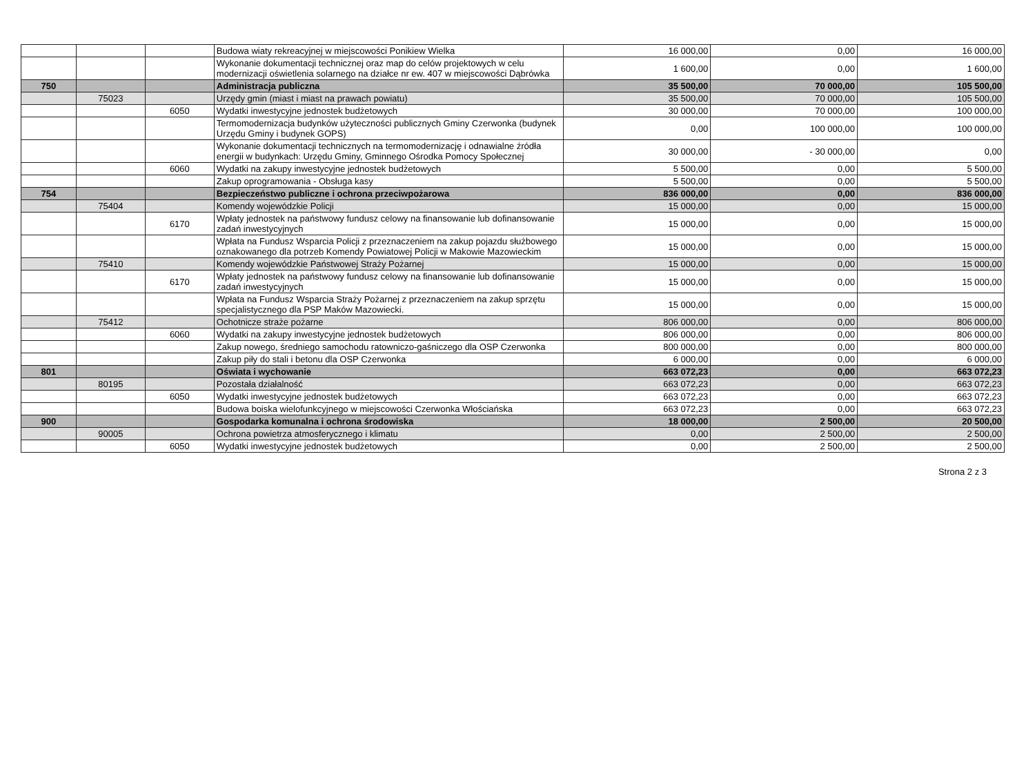| | | | Budowa wiaty rekreacyjnej w miejscowości Ponikiew Wielka | 16 000,00 | 0,00 | 16 000,00 |
| | | | Wykonanie dokumentacji technicznej oraz map do celów projektowych w celu modernizacji oświetlenia solarnego na działce nr ew. 407 w miejscowości Dąbrówka | 1 600,00 | 0,00 | 1 600,00 |
| 750 | | | Administracja publiczna | 35 500,00 | 70 000,00 | 105 500,00 |
| | 75023 | | Urzędy gmin (miast i miast na prawach powiatu) | 35 500,00 | 70 000,00 | 105 500,00 |
| | | 6050 | Wydatki inwestycyjne jednostek budżetowych | 30 000,00 | 70 000,00 | 100 000,00 |
| | | | Termomodernizacja budynków użyteczności publicznych Gminy Czerwonka (budynek Urzędu Gminy i budynek GOPS) | 0,00 | 100 000,00 | 100 000,00 |
| | | | Wykonanie dokumentacji technicznych na termomodernizację i odnawialne źródła energii w budynkach: Urzędu Gminy, Gminnego Ośrodka Pomocy Społecznej | 30 000,00 | - 30 000,00 | 0,00 |
| | | 6060 | Wydatki na zakupy inwestycyjne jednostek budżetowych | 5 500,00 | 0,00 | 5 500,00 |
| | | | Zakup oprogramowania - Obsługa kasy | 5 500,00 | 0,00 | 5 500,00 |
| 754 | | | Bezpieczeństwo publiczne i ochrona przeciwpożarowa | 836 000,00 | 0,00 | 836 000,00 |
| | 75404 | | Komendy wojewódzkie Policji | 15 000,00 | 0,00 | 15 000,00 |
| | | 6170 | Wpłaty jednostek na państwowy fundusz celowy na finansowanie lub dofinansowanie zadań inwestycyjnych | 15 000,00 | 0,00 | 15 000,00 |
| | | | Wpłata na Fundusz Wsparcia Policji z przeznaczeniem na zakup pojazdu służbowego oznakowanego dla potrzeb Komendy Powiatowej Policji w Makowie Mazowieckim | 15 000,00 | 0,00 | 15 000,00 |
| | 75410 | | Komendy wojewódzkie Państwowej Straży Pożarnej | 15 000,00 | 0,00 | 15 000,00 |
| | | 6170 | Wpłaty jednostek na państwowy fundusz celowy na finansowanie lub dofinansowanie zadań inwestycyjnych | 15 000,00 | 0,00 | 15 000,00 |
| | | | Wpłata na Fundusz Wsparcia Straży Pożarnej z przeznaczeniem na zakup sprzętu specjalistycznego dla PSP Maków Mazowiecki. | 15 000,00 | 0,00 | 15 000,00 |
| | 75412 | | Ochotnicze straże pożarne | 806 000,00 | 0,00 | 806 000,00 |
| | | 6060 | Wydatki na zakupy inwestycyjne jednostek budżetowych | 806 000,00 | 0,00 | 806 000,00 |
| | | | Zakup nowego, średniego samochodu ratowniczo-gaśniczego dla OSP Czerwonka | 800 000,00 | 0,00 | 800 000,00 |
| | | | Zakup piły do stali i betonu dla OSP Czerwonka | 6 000,00 | 0,00 | 6 000,00 |
| 801 | | | Oświata i wychowanie | 663 072,23 | 0,00 | 663 072,23 |
| | 80195 | | Pozostała działalność | 663 072,23 | 0,00 | 663 072,23 |
| | | 6050 | Wydatki inwestycyjne jednostek budżetowych | 663 072,23 | 0,00 | 663 072,23 |
| | | | Budowa boiska wielofunkcyjnego w miejscowości Czerwonka Włościańska | 663 072,23 | 0,00 | 663 072,23 |
| 900 | | | Gospodarka komunalna i ochrona środowiska | 18 000,00 | 2 500,00 | 20 500,00 |
| | 90005 | | Ochrona powietrza atmosferycznego i klimatu | 0,00 | 2 500,00 | 2 500,00 |
| | | 6050 | Wydatki inwestycyjne jednostek budżetowych | 0,00 | 2 500,00 | 2 500,00 |
Strona 2 z 3